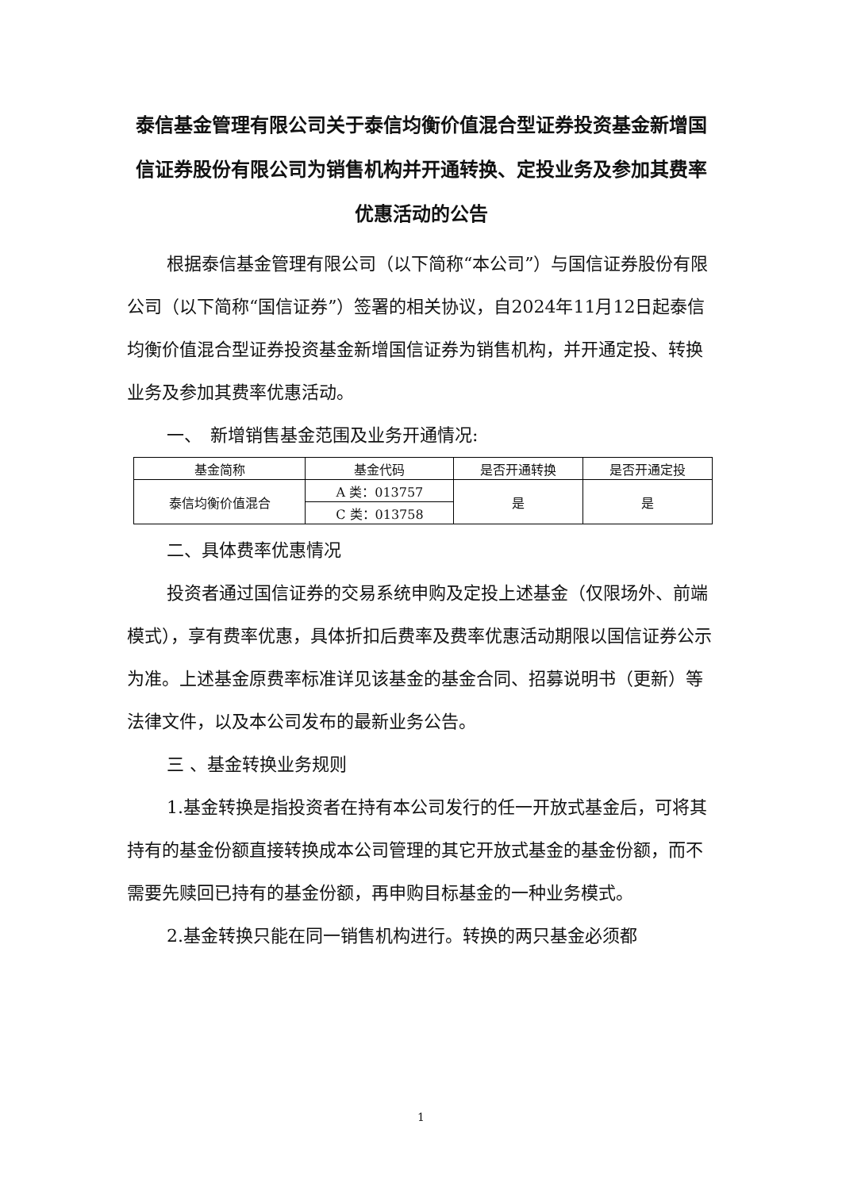泰信基金管理有限公司关于泰信均衡价值混合型证券投资基金新增国信证券股份有限公司为销售机构并开通转换、定投业务及参加其费率优惠活动的公告
根据泰信基金管理有限公司（以下简称“本公司”）与国信证券股份有限公司（以下简称“国信证券”）签署的相关协议，自2024年11月12日起泰信均衡价值混合型证券投资基金新增国信证券为销售机构，并开通定投、转换业务及参加其费率优惠活动。
一、　新增销售基金范围及业务开通情况:
| 基金简称 | 基金代码 | 是否开通转换 | 是否开通定投 |
| --- | --- | --- | --- |
| 泰信均衡价值混合 | A 类：013757 | 是 | 是 |
| | C 类：013758 | | |
二、具体费率优惠情况
投资者通过国信证券的交易系统申购及定投上述基金（仅限场外、前端模式），享有费率优惠，具体折扣后费率及费率优惠活动期限以国信证券公示为准。上述基金原费率标准详见该基金的基金合同、招募说明书（更新）等法律文件，以及本公司发布的最新业务公告。
三 、基金转换业务规则
1.基金转换是指投资者在持有本公司发行的任一开放式基金后，可将其持有的基金份额直接转换成本公司管理的其它开放式基金的基金份额，而不需要先赎回已持有的基金份额，再申购目标基金的一种业务模式。
2.基金转换只能在同一销售机构进行。转换的两只基金必须都
1